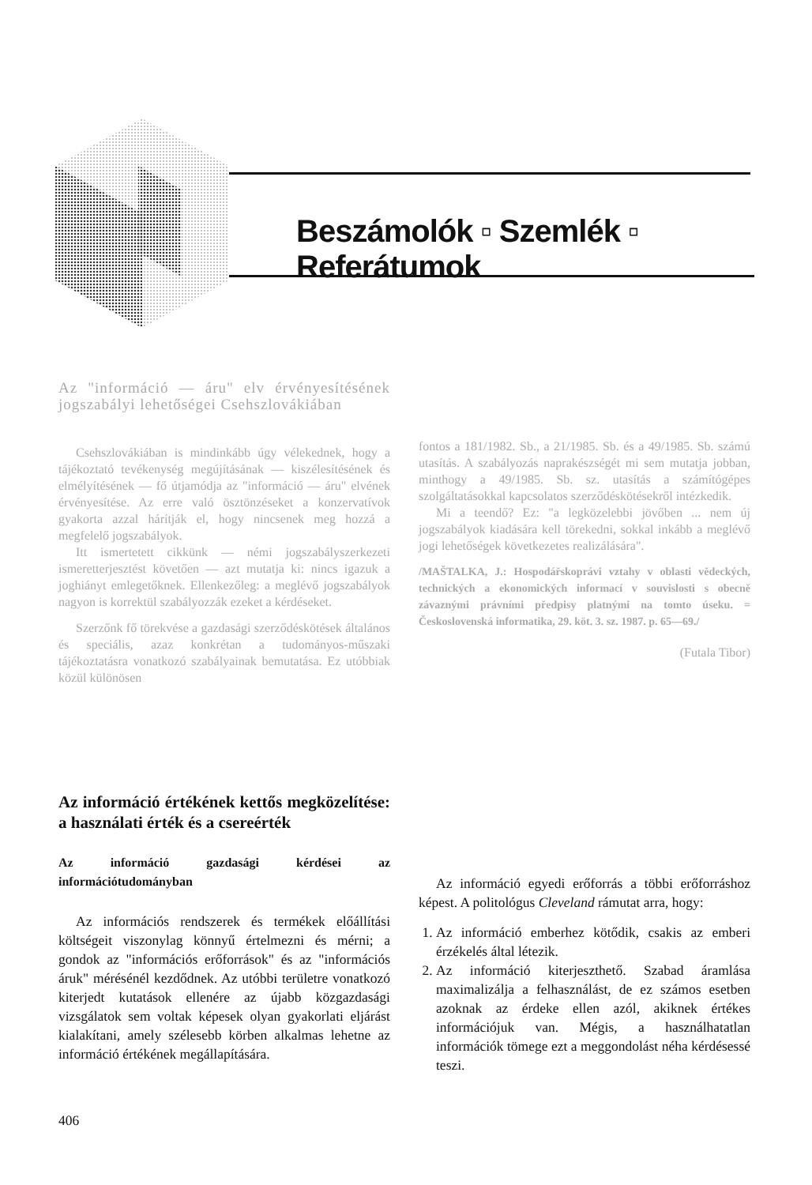Beszámolók ▫ Szemlék ▫ Referátumok
Az "információ — áru" elv érvényesítésének jogszabályi lehetőségei Csehszlovákiában
Csehszlovákiában is mindinkább úgy vélekednek, hogy a tájékoztató tevékenység megújításának — kiszélesítésének és elmélyítésének — fő útjamódja az "információ — áru" elvének érvényesítése. Az erre való ösztönzéseket a konzervatívok gyakorta azzal hárítják el, hogy nincsenek meg hozzá a megfelelő jogszabályok.
Itt ismertetett cikkünk — némi jogszabályszerkezeti ismeretterjesztést követően — azt mutatja ki: nincs igazuk a joghiányt emlegetőknek. Ellenkezőleg: a meglévő jogszabályok nagyon is korrektül szabályozzák ezeket a kérdéseket.
Szerzőnk fő törekvése a gazdasági szerződéskötések általános és speciális, azaz konkrétan a tudományos-műszaki tájékoztatásra vonatkozó szabályainak bemutatása. Ez utóbbiak közül különösen
fontos a 181/1982. Sb., a 21/1985. Sb. és a 49/1985. Sb. számú utasítás. A szabályozás naprakészségét mi sem mutatja jobban, minthogy a 49/1985. Sb. sz. utasítás a számítógépes szolgáltatásokkal kapcsolatos szerződéskötésekről intézkedik.
Mi a teendő? Ez: "a legközelebbi jövőben ... nem új jogszabályok kiadására kell törekedni, sokkal inkább a meglévő jogi lehetőségek következetes realizálására".
/MAŠTALKA, J.: Hospodářskoprávi vztahy v oblasti vědeckých, technických a ekonomických informací v souvislosti s obecně závaznými právními předpisy platnými na tomto úseku. = Československá informatika, 29. köt. 3. sz. 1987. p. 65—69./
(Futala Tibor)
Az információ értékének kettős megközelítése: a használati érték és a csereérték
Az információ gazdasági kérdései az információtudományban
Az információs rendszerek és termékek előállítási költségeit viszonylag könnyű értelmezni és mérni; a gondok az "információs erőforrások" és az "információs áruk" mérésénél kezdődnek. Az utóbbi területre vonatkozó kiterjedt kutatások ellenére az újabb közgazdasági vizsgálatok sem voltak képesek olyan gyakorlati eljárást kialakítani, amely szélesebb körben alkalmas lehetne az információ értékének megállapítására.
406
Az információ egyedi erőforrás a többi erőforráshoz képest. A politológus Cleveland rámutat arra, hogy:
1. Az információ emberhez kötődik, csakis az emberi érzékelés által létezik.
2. Az információ kiterjeszthető. Szabad áramlása maximalizálja a felhasználást, de ez számos esetben azoknak az érdeke ellen azól, akiknek értékes információjuk van. Mégis, a használhatatlan információk tömege ezt a meggondolást néha kérdésessé teszi.